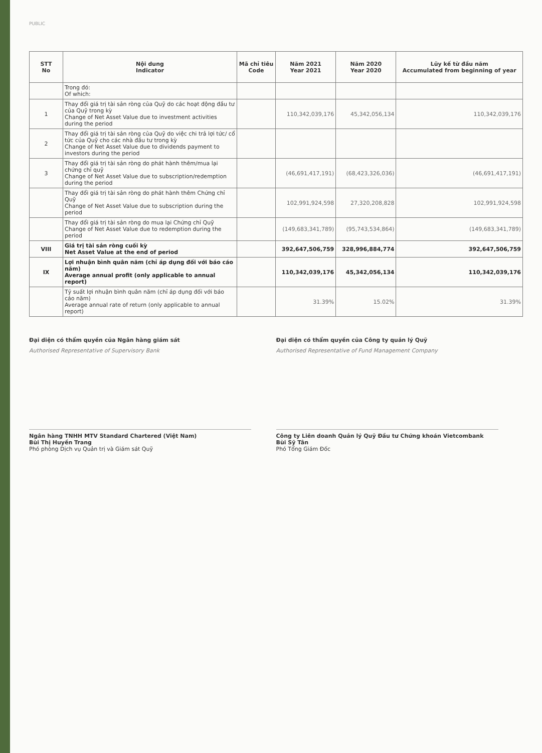PUBLIC
| STT No | Nội dung Indicator | Mã chỉ tiêu Code | Năm 2021 Year 2021 | Năm 2020 Year 2020 | Lũy kế từ đầu năm Accumulated from beginning of year |
| --- | --- | --- | --- | --- | --- |
| | Trong đó: Of which: | | | | |
| 1 | Thay đổi giá trị tài sản ròng của Quỹ do các hoạt động đầu tư của Quỹ trong kỳ Change of Net Asset Value due to investment activities during the period | | 110,342,039,176 | 45,342,056,134 | 110,342,039,176 |
| 2 | Thay đổi giá trị tài sản ròng của Quỹ do việc chi trả lợi tức/ cổ tức của Quỹ cho các nhà đầu tư trong kỳ Change of Net Asset Value due to dividends payment to investors during the period | | | | |
| 3 | Thay đổi giá trị tài sản ròng do phát hành thêm/mua lại chứng chỉ quỹ Change of Net Asset Value due to subscription/redemption during the period | | (46,691,417,191) | (68,423,326,036) | (46,691,417,191) |
| | Thay đổi giá trị tài sản ròng do phát hành thêm Chứng chỉ Quỹ Change of Net Asset Value due to subscription during the period | | 102,991,924,598 | 27,320,208,828 | 102,991,924,598 |
| | Thay đổi giá trị tài sản ròng do mua lại Chứng chỉ Quỹ Change of Net Asset Value due to redemption during the period | | (149,683,341,789) | (95,743,534,864) | (149,683,341,789) |
| VIII | Giá trị tài sản ròng cuối kỳ Net Asset Value at the end of period | | 392,647,506,759 | 328,996,884,774 | 392,647,506,759 |
| IX | Lợi nhuận bình quân năm (chỉ áp dụng đối với báo cáo năm) Average annual profit (only applicable to annual report) | | 110,342,039,176 | 45,342,056,134 | 110,342,039,176 |
| | Tỷ suất lợi nhuận bình quân năm (chỉ áp dụng đối với báo cáo năm) Average annual rate of return (only applicable to annual report) | | 31.39% | 15.02% | 31.39% |
Đại diện có thẩm quyền của Ngân hàng giám sát
Authorised Representative of Supervisory Bank
Ngân hàng TNHH MTV Standard Chartered (Việt Nam)
Bùi Thị Huyền Trang
Phó phòng Dịch vụ Quản trị và Giám sát Quỹ
Đại diện có thẩm quyền của Công ty quản lý Quỹ
Authorised Representative of Fund Management Company
Công ty Liên doanh Quản lý Quỹ Đầu tư Chứng khoán Vietcombank
Bùi Sỹ Tân
Phó Tổng Giám Đốc